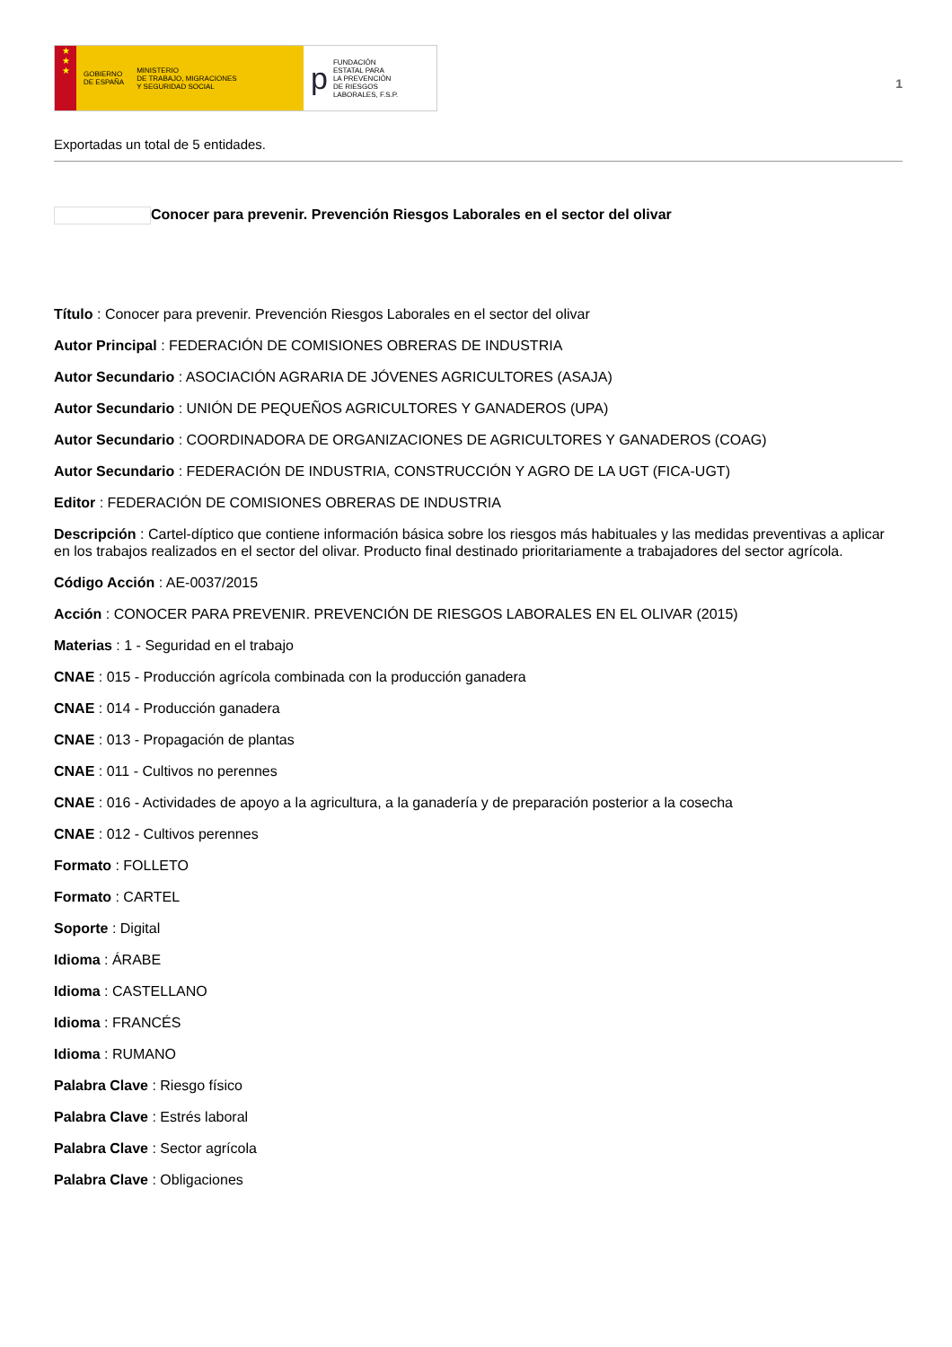★
★
★
GOBIERNO
DE ESPAÑA MINISTERIO
DE TRABAJO, MIGRACIONES
Y SEGURIDAD SOCIAL
p FUNDACIÓN
ESTATAL PARA
LA PREVENCIÓN
DE RIESGOS
LABORALES, F.S.P.
1
Exportadas un total de 5 entidades.
Conocer para prevenir. Prevención Riesgos Laborales en el sector del olivar
Título : Conocer para prevenir. Prevención Riesgos Laborales en el sector del olivar
Autor Principal : FEDERACIÓN DE COMISIONES OBRERAS DE INDUSTRIA
Autor Secundario : ASOCIACIÓN AGRARIA DE JÓVENES AGRICULTORES (ASAJA)
Autor Secundario : UNIÓN DE PEQUEÑOS AGRICULTORES Y GANADEROS (UPA)
Autor Secundario : COORDINADORA DE ORGANIZACIONES DE AGRICULTORES Y GANADEROS (COAG)
Autor Secundario : FEDERACIÓN DE INDUSTRIA, CONSTRUCCIÓN Y AGRO DE LA UGT (FICA-UGT)
Editor : FEDERACIÓN DE COMISIONES OBRERAS DE INDUSTRIA
Descripción : Cartel-díptico que contiene información básica sobre los riesgos más habituales y las medidas preventivas a aplicar en los trabajos realizados en el sector del olivar. Producto final destinado prioritariamente a trabajadores del sector agrícola.
Código Acción : AE-0037/2015
Acción : CONOCER PARA PREVENIR. PREVENCIÓN DE RIESGOS LABORALES EN EL OLIVAR (2015)
Materias : 1 - Seguridad en el trabajo
CNAE : 015 - Producción agrícola combinada con la producción ganadera
CNAE : 014 - Producción ganadera
CNAE : 013 - Propagación de plantas
CNAE : 011 - Cultivos no perennes
CNAE : 016 - Actividades de apoyo a la agricultura, a la ganadería y de preparación posterior a la cosecha
CNAE : 012 - Cultivos perennes
Formato : FOLLETO
Formato : CARTEL
Soporte : Digital
Idioma : ÁRABE
Idioma : CASTELLANO
Idioma : FRANCÉS
Idioma : RUMANO
Palabra Clave : Riesgo físico
Palabra Clave : Estrés laboral
Palabra Clave : Sector agrícola
Palabra Clave : Obligaciones